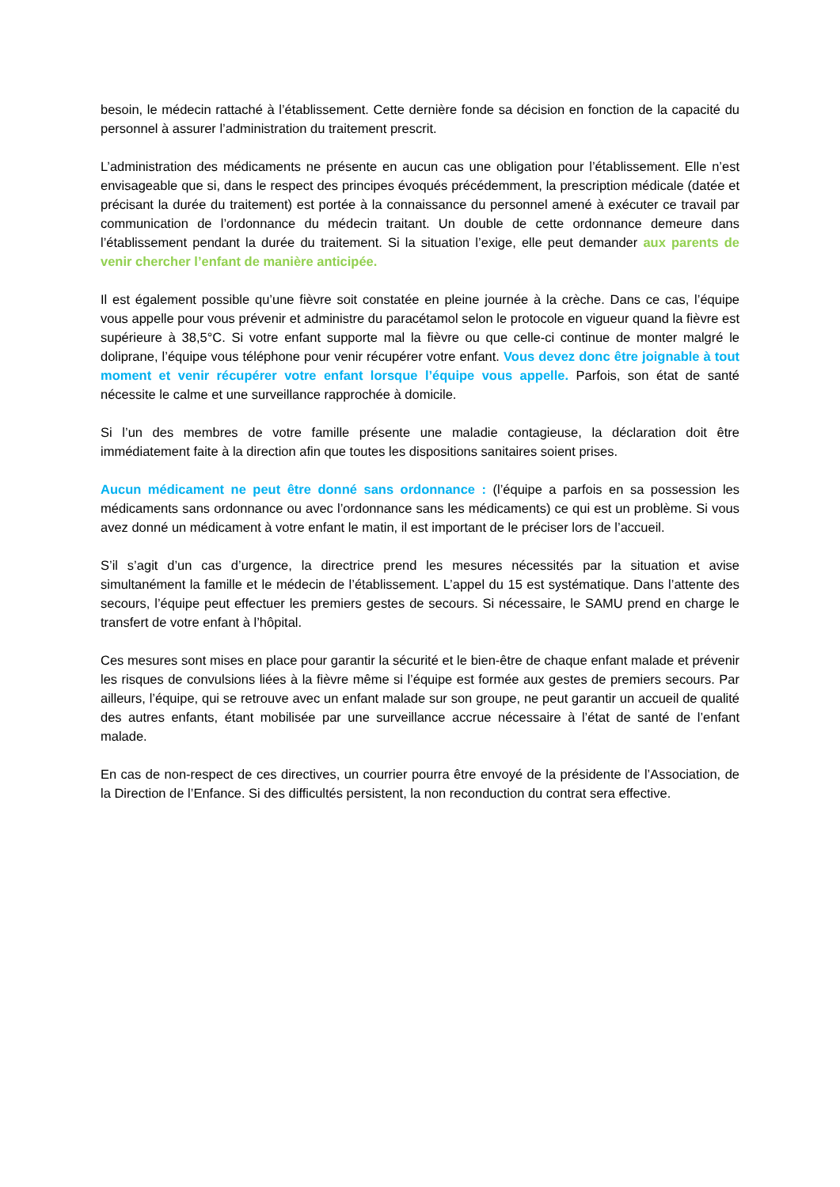besoin, le médecin rattaché à l’établissement. Cette dernière fonde sa décision en fonction de la capacité du personnel à assurer l’administration du traitement prescrit.
L’administration des médicaments ne présente en aucun cas une obligation pour l’établissement. Elle n’est envisageable que si, dans le respect des principes évoqués précédemment, la prescription médicale (datée et précisant la durée du traitement) est portée à la connaissance du personnel amené à exécuter ce travail par communication de l’ordonnance du médecin traitant. Un double de cette ordonnance demeure dans l’établissement pendant la durée du traitement. Si la situation l’exige, elle peut demander aux parents de venir chercher l’enfant de manière anticipée.
Il est également possible qu’une fièvre soit constatée en pleine journée à la crèche. Dans ce cas, l’équipe vous appelle pour vous prévenir et administre du paracétamol selon le protocole en vigueur quand la fièvre est supérieure à 38,5°C. Si votre enfant supporte mal la fièvre ou que celle-ci continue de monter malgré le doliprane, l’équipe vous téléphone pour venir récupérer votre enfant. Vous devez donc être joignable à tout moment et venir récupérer votre enfant lorsque l’équipe vous appelle. Parfois, son état de santé nécessite le calme et une surveillance rapprochée à domicile.
Si l’un des membres de votre famille présente une maladie contagieuse, la déclaration doit être immédiatement faite à la direction afin que toutes les dispositions sanitaires soient prises.
Aucun médicament ne peut être donné sans ordonnance : (l’équipe a parfois en sa possession les médicaments sans ordonnance ou avec l’ordonnance sans les médicaments) ce qui est un problème. Si vous avez donné un médicament à votre enfant le matin, il est important de le préciser lors de l’accueil.
S’il s’agit d’un cas d’urgence, la directrice prend les mesures nécessités par la situation et avise simultanément la famille et le médecin de l’établissement. L’appel du 15 est systématique. Dans l’attente des secours, l’équipe peut effectuer les premiers gestes de secours. Si nécessaire, le SAMU prend en charge le transfert de votre enfant à l’hôpital.
Ces mesures sont mises en place pour garantir la sécurité et le bien-être de chaque enfant malade et prévenir les risques de convulsions liées à la fièvre même si l’équipe est formée aux gestes de premiers secours. Par ailleurs, l’équipe, qui se retrouve avec un enfant malade sur son groupe, ne peut garantir un accueil de qualité des autres enfants, étant mobilisée par une surveillance accrue nécessaire à l’état de santé de l’enfant malade.
En cas de non-respect de ces directives, un courrier pourra être envoyé de la présidente de l’Association, de la Direction de l’Enfance. Si des difficultés persistent, la non reconduction du contrat sera effective.